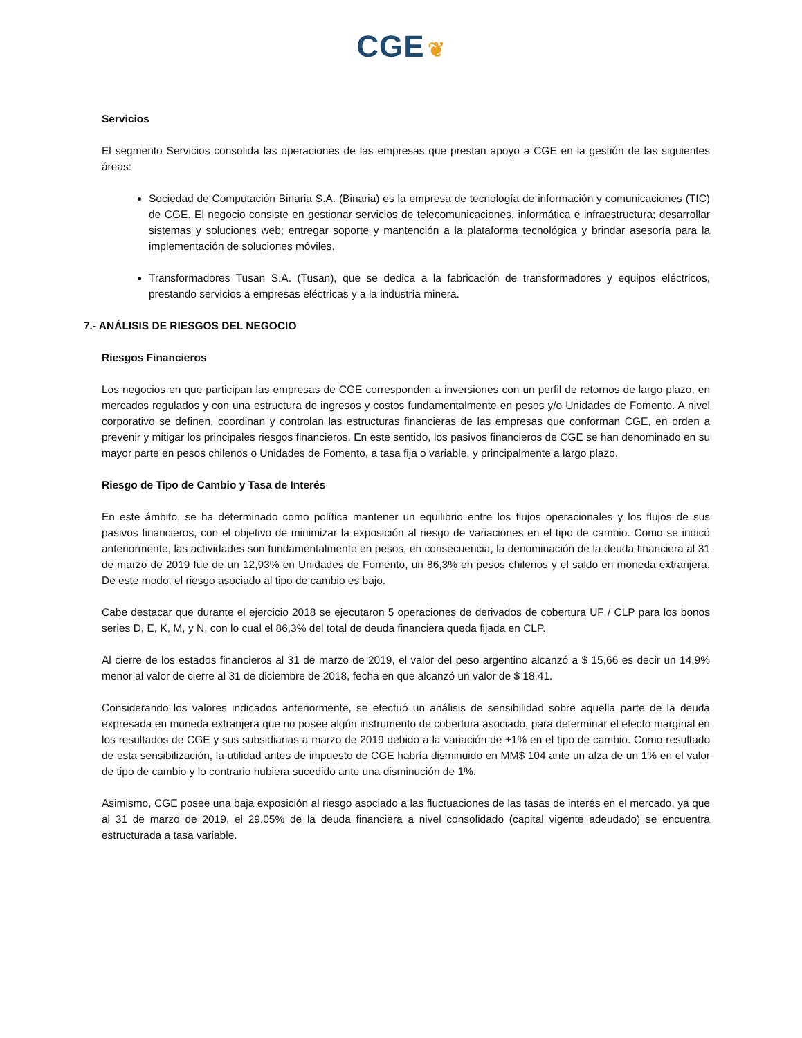CGE ❦
Servicios
El segmento Servicios consolida las operaciones de las empresas que prestan apoyo a CGE en la gestión de las siguientes áreas:
Sociedad de Computación Binaria S.A. (Binaria) es la empresa de tecnología de información y comunicaciones (TIC) de CGE. El negocio consiste en gestionar servicios de telecomunicaciones, informática e infraestructura; desarrollar sistemas y soluciones web; entregar soporte y mantención a la plataforma tecnológica y brindar asesoría para la implementación de soluciones móviles.
Transformadores Tusan S.A. (Tusan), que se dedica a la fabricación de transformadores y equipos eléctricos, prestando servicios a empresas eléctricas y a la industria minera.
7.- ANÁLISIS DE RIESGOS DEL NEGOCIO
Riesgos Financieros
Los negocios en que participan las empresas de CGE corresponden a inversiones con un perfil de retornos de largo plazo, en mercados regulados y con una estructura de ingresos y costos fundamentalmente en pesos y/o Unidades de Fomento. A nivel corporativo se definen, coordinan y controlan las estructuras financieras de las empresas que conforman CGE, en orden a prevenir y mitigar los principales riesgos financieros. En este sentido, los pasivos financieros de CGE se han denominado en su mayor parte en pesos chilenos o Unidades de Fomento, a tasa fija o variable, y principalmente a largo plazo.
Riesgo de Tipo de Cambio y Tasa de Interés
En este ámbito, se ha determinado como política mantener un equilibrio entre los flujos operacionales y los flujos de sus pasivos financieros, con el objetivo de minimizar la exposición al riesgo de variaciones en el tipo de cambio. Como se indicó anteriormente, las actividades son fundamentalmente en pesos, en consecuencia, la denominación de la deuda financiera al 31 de marzo de 2019 fue de un 12,93% en Unidades de Fomento, un 86,3% en pesos chilenos y el saldo en moneda extranjera. De este modo, el riesgo asociado al tipo de cambio es bajo.
Cabe destacar que durante el ejercicio 2018 se ejecutaron 5 operaciones de derivados de cobertura UF / CLP para los bonos series D, E, K, M, y N, con lo cual el 86,3% del total de deuda financiera queda fijada en CLP.
Al cierre de los estados financieros al 31 de marzo de 2019, el valor del peso argentino alcanzó a $ 15,66 es decir un 14,9% menor al valor de cierre al 31 de diciembre de 2018, fecha en que alcanzó un valor de $ 18,41.
Considerando los valores indicados anteriormente, se efectuó un análisis de sensibilidad sobre aquella parte de la deuda expresada en moneda extranjera que no posee algún instrumento de cobertura asociado, para determinar el efecto marginal en los resultados de CGE y sus subsidiarias a marzo de 2019 debido a la variación de ±1% en el tipo de cambio. Como resultado de esta sensibilización, la utilidad antes de impuesto de CGE habría disminuido en MM$ 104 ante un alza de un 1% en el valor de tipo de cambio y lo contrario hubiera sucedido ante una disminución de 1%.
Asimismo, CGE posee una baja exposición al riesgo asociado a las fluctuaciones de las tasas de interés en el mercado, ya que al 31 de marzo de 2019, el 29,05% de la deuda financiera a nivel consolidado (capital vigente adeudado) se encuentra estructurada a tasa variable.